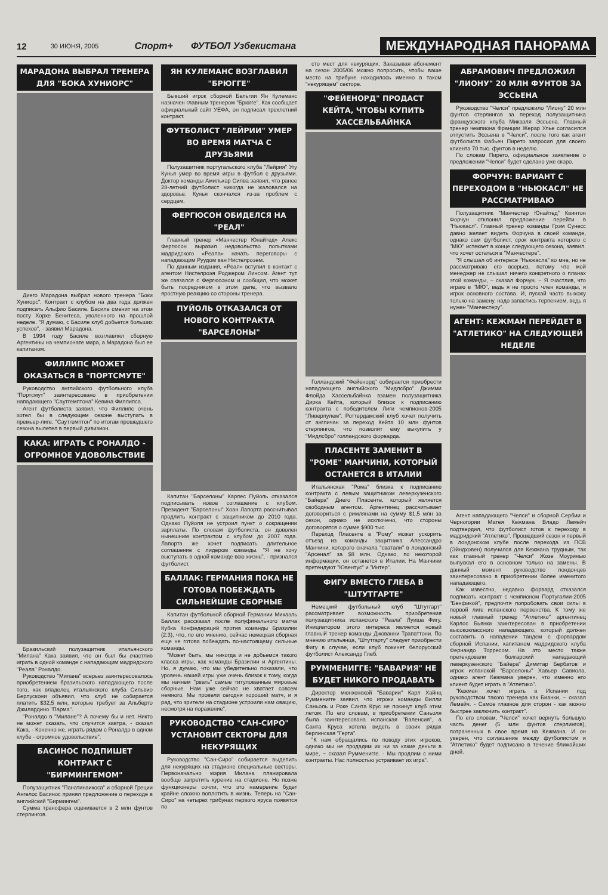12 30 ИЮНЯ, 2005 Спорт+ ФУТБОЛ Узбекистана МЕЖДУНАРОДНАЯ ПАНОРАМА
МАРАДОНА ВЫБРАЛ ТРЕНЕРА ДЛЯ "БОКА ХУНИОРС"
Диего Марадона выбрал нового тренера "Боки Хуниорс". Контракт с клубом на два года должен подписать Альфио Басиле. Басиле сменит на этом посту Хорхе Бенитеса, уволенного на прошлой неделе. "Я думаю, с Басиле клуб добьется больших успехов", - заявил Марадона.
В 1994 году Басиле возглавлял сборную Аргентины на чемпионате мира, а Марадона был ее капитаном.
ФИЛЛИПС МОЖЕТ ОКАЗАТЬСЯ В "ПОРТСМУТЕ"
Руководство английского футбольного клуба "Портсмут" заинтересовано в приобретении нападающего "Саутгемптона" Кевина Филлипса.
Агент футболиста заявил, что Филлипс очень хотел бы в следующем сезоне выступать в премьер-лиге. "Саутгемптон" по итогам прошедшего сезона вылетел в первый дивизион.
КАКА: ИГРАТЬ С РОНАЛДО - ОГРОМНОЕ УДОВОЛЬСТВИЕ
Бразильский полузащитник итальянского "Милана" Кака заявил, что он был бы счастлив играть в одной команде с нападающим мадридского "Реала" Роналдо.
Руководство "Милана" всерьез заинтересовалось приобретением бразильского нападающего после того, как владелец итальянского клуба Сильвио Берлускони объявил, что клуб не собирается платить $32,5 млн, которые требует за Альберто Джилардино "Парма".
"Роналдо в "Милане"? А почему бы и нет. Никто не может сказать, что случится завтра, - сказал Кака. - Конечно же, играть рядом с Роналдо в одном клубе - огромное удовольствие".
БАСИНОС ПОДПИШЕТ КОНТРАКТ С "БИРМИНГЕМОМ"
Полузащитник "Панатинаикоса" и сборной Греции Ангелос Басинос принял предложение о переходе в английский "Бирмингем".
Сумма трансфера оценивается в 2 млн фунтов стерлингов.
ЯН КУЛЕМАНС ВОЗГЛАВИЛ "БРЮГГЕ"
Бывший игрок сборной Бельгии Ян Кулеманс назначен главным тренером "Брюгге". Как сообщает официальный сайт УЕФА, он подписал трехлетний контракт.
ФУТБОЛИСТ "ЛЕЙРИИ" УМЕР ВО ВРЕМЯ МАТЧА С ДРУЗЬЯМИ
Полузащитник португальского клуба "Лейрия" Угу Кунья умер во время игры в футбол с друзьями. Доктор команды Амилькар Силва заявил, что ранее 28-летний футболист никогда не жаловался на здоровье. Кунья скончался из-за проблем с сердцем.
ФЕРГЮСОН ОБИДЕЛСЯ НА "РЕАЛ"
Главный тренер «Манчестер Юнайтед» Алекс Фергюсон выразил недовольство попытками мадридского «Реала» начать переговоры с нападающим Руудом ван Нистелроэем.
По данным издания, «Реал» вступил в контакт с агентом Нистелроэя Роджером Линсом. Агент тут же связался с Фергюсоном и сообщил, что может быть посредником в этом деле, что вызвало яростную реакцию со стороны тренера.
ПУЙОЛЬ ОТКАЗАЛСЯ ОТ НОВОГО КОНТРАКТА "БАРСЕЛОНЫ"
Капитан "Барселоны" Карлес Пуйоль отказался подписывать новое соглашение с клубом. Президент "Барселоны" Хоан Лапорта рассчитывал продлить контракт с защитником до 2010 года. Однако Пуйоля не устроил пункт о сокращении зарплаты. По словам футболиста, он доволен нынешним контрактом с клубом до 2007 года. Лапорта же хочет подписать длительное соглашение с лидером команды. "Я не хочу выступать в одной команде всю жизнь", - признался футболист.
БАЛЛАК: ГЕРМАНИЯ ПОКА НЕ ГОТОВА ПОБЕЖДАТЬ СИЛЬНЕЙШИЕ СБОРНЫЕ
Капитан футбольной сборной Германии Михаэль Баллак рассказал после полуфинального матча Кубка Конфедераций против команды Бразилии (2:3), что, по его мнению, сейчас немецкая сборная еще не готова побеждать по-настоящему сильные команды.
"Может быть, мы никогда и не добьемся такого класса игры, как команды Бразилии и Аргентины. Но, я думаю, что мы убедительно показали, что уровень нашей игры уже очень близок к тому, когда мы начнем "рвать" самые титулованные мировые сборные. Нам уже сейчас не хватает совсем немного. Мы провели сегодня хороший матч, и я рад, что зрители на стадионе устроили нам овацию, несмотря на поражение".
РУКОВОДСТВО "САН-СИРО" УСТАНОВИТ СЕКТОРЫ ДЛЯ НЕКУРЯЩИХ
Руководство "Сан-Сиро" собирается выделить для некурящих на стадионе специальные секторы. Первоначально мэрия Милана планировала вообще запретить курение на стадионе. Но позже функционеры сочли, что это намерение будет крайне сложно воплотить в жизнь. Теперь на "Сан-Сиро" на четырех трибунах первого яруса появятся по
сто мест для некурящих. Заказывая абонемент на сезон 2005/06 можно попросить, чтобы ваше место на трибуне находилось именно в таком "некурящем" секторе.
"ФЕЙЕНОРД" ПРОДАСТ КЕЙТА, ЧТОБЫ КУПИТЬ ХАССЕЛЬБАЙНКА
Голландский "Фейенорд" собирается приобрести нападающего английского "Мидлсбро" Джимми Флойда Хассельбайнка взамен полузащитника Дирка Кейта, который близок к подписанию контракта с победителем Лиги чемпионов-2005 "Ливерпулем". Роттердамский клуб хочет получить от англичан за переход Кейта 10 млн фунтов стерлингов, что позволит ему выкупить у "Мидлсбро" голландского форварда.
ПЛАСЕНТЕ ЗАМЕНИТ В "РОМЕ" МАНЧИНИ, КОТОРЫЙ ОСТАНЕТСЯ В ИТАЛИИ
Итальянская "Рома" близка к подписанию контракта с левым защитником леверкузенского "Байера" Диего Пласенте, который является свободным агентом. Аргентинец рассчитывает договориться с римлянами на сумму $1,5 млн за сезон, однако не исключено, что стороны договорятся о сумме $900 тыс.
Переход Пласенте в "Рому" может ускорить отъезд из команды защитника Алессандро Манчини, которого сначала "сватали" в лондонский "Арсенал" за $8 млн. Однако, по некоторой информации, он останется в Италии. На Манчини претендуют "Ювентус" и "Интер".
ФИГУ ВМЕСТО ГЛЕБА В "ШТУТГАРТЕ"
Немецкий футбольный клуб "Штутгарт" рассматривает возможность приобретения полузащитника испанского "Реала" Луиша Фигу. Инициатором этого интереса является новый главный тренер команды Джованни Трапаттони. По мнению итальянца, "Штутгарту" следует приобрести Фигу в случае, если клуб покинет белорусский футболист Александр Глеб.
РУММЕНИГГЕ: "БАВАРИЯ" НЕ БУДЕТ НИКОГО ПРОДАВАТЬ
Директор мюнхенской "Баварии" Карл Хайнц Румменигге заявил, что игроки команды Вилли Саньоль и Роке Санта Крус не покинут клуб этим летом. По его словам, в приобретении Саньоля была заинтересована испанская "Валенсия", а Санта Круса хотела видеть в своих рядах берлинская "Герта".
"К нам обращались по поводу этих игроков, однако мы не продадим их ни за какие деньги в мире, − сказал Румменигге. - Мы продлим с ними контракты. Нас полностью устраивает их игра".
АБРАМОВИЧ ПРЕДЛОЖИЛ "ЛИОНУ" 20 МЛН ФУНТОВ ЗА ЭССЬЕНА
Руководство "Челси" предложило "Лиону" 20 млн фунтов стерлингов за переход полузащитника французского клуба Микаэля Эссьена. Главный тренер чемпиона Франции Жерар Улье согласился отпустить Эссьена в "Челси", после того как агент футболиста Фабьен Пирето запросил для своего клиента 70 тыс. фунтов в неделю.
По словам Пирето, официальное заявление о предложении "Челси" будет сделано уже скоро.
ФОРЧУН: ВАРИАНТ С ПЕРЕХОДОМ В "НЬЮКАСЛ" НЕ РАССМАТРИВАЮ
Полузащитник "Манчестер Юнайтед" Квинтон Форчун отклонил предложение перейти в "Ньюкасл". Главный тренер команды Грэм Сунесс давно желает видеть Форчуна в своей команде, однако сам футболист, срок контракта которого с "МЮ" истекает в конце следующего сезона, заявил. что хочет остаться в "Манчестере".
"Я слышал об интересе "Ньюкасла" ко мне, но не рассматриваю его всерьез, потому что мой менеджер не слышал ничего конкретного о планах этой команды, − сказал Форчун. − Я счастлив, что играю в "МЮ", ведь я не просто член команды, я игрок основного состава. И, пускай часто выхожу только на замену, надо запастись терпением, ведь я нужен "Манчестеру".
АГЕНТ: КЕЖМАН ПЕРЕЙДЕТ В "АТЛЕТИКО" НА СЛЕДУЮЩЕЙ НЕДЕЛЕ
Агент нападающего "Челси" и сборной Сербии и Черногории Матея Кежмана Владо Лемейч подтвердил, что футболист готов к переходу в мадридский "Атлетико". Прошедший сезон и первый в лондонском клубе после перехода из ПСВ (Эйндховен) получился для Кежмана трудным, так как главный тренер "Челси" Жозе Моуринью выпускал его в основном только на замены. В данный момент руководство лондонцев заинтересовано в приобретении более именитого нападающего.
Как известно, недавно форвард отказался подписать контракт с чемпионом Португалии-2005 "Бенфикой", предпочтя попробовать свои силы в первой лиге испанского первенства. К тому же новый главный тренер "Атлетико" аргентинец Карлос Бьянки заинтересован в приобретении высококлассного нападающего, который должен составить в нападении тандем с форвардом сборной Испании, капитаном мадридского клуба Фернандо Торресом. На это место также претендовали болгарский нападающий леверкузенского "Байера" Димитар Бербатов и игрок испанской "Барселоны" Хавьер Савиола, однако агент Кежмана уверен, что именно его клиент будет играть в "Атлетико".
"Кежман хочет играть в Испании под руководством такого тренера как Бианки, − сказал Лемейч. - Самое главное для сторон - как можно быстрее заключить контракт".
По его словам, "Челси" хочет вернуть большую часть денег (5 млн фунтов стерлингов), потраченных в свое время на Кежмана. И он уверен, что соглашение между футболистом и "Атлетико" будет подписано в течение ближайших дней.